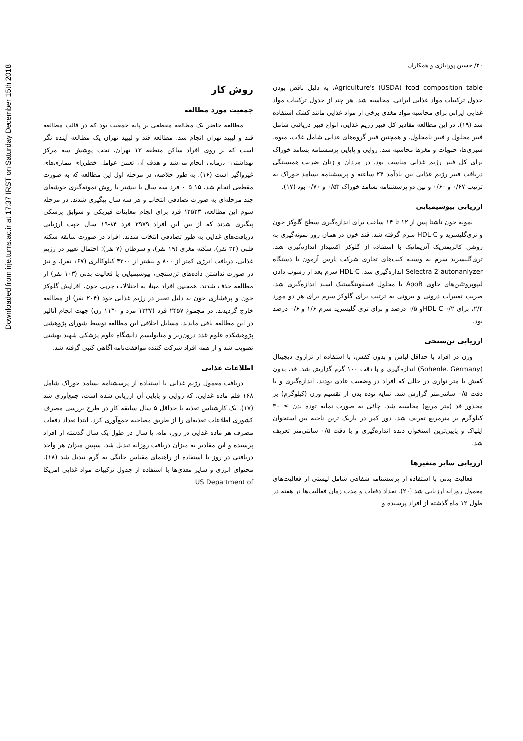Downloaded from irje.tums.ac.ir at 17:37 IRST on Saturday December 15th 2018
۲۰/ حسین پورنیازی و همکاران
روش کار
جمعیت مورد مطالعه
مطالعه حاضر یک مطالعه مقطعی بر پایه جمعیت بود که در قالب مطالعه قند و لیپید تهران انجام شد. مطالعه قند و لیپید تهران یک مطالعه آینده نگر است که بر روی افراد ساکن منطقه ۱۳ تهران، تحت پوشش سه مرکز بهداشتی- درمانی انجام می‌شد و هدف آن تعیین عوامل خطرزای بیماری‌های غیرواگیر است (۱۶). به طور خلاصه، در مرحله اول این مطالعه که به صورت مقطعی انجام شد، ۱۵ ۰۰۵ فرد سه سال یا بیشتر با روش نمونه‌گیری خوشه‌ای چند مرحله‌ای به صورت تصادفی انتخاب و هر سه سال پیگیری شدند. در مرحله سوم این مطالعه، ۱۲۵۲۳ فرد برای انجام معاینات فیزیکی و سوابق پزشکی پیگیری شدند که از بین این افراد ۲۹۷۹ فرد ۸۴-۱۹ سال جهت ارزیابی دریافت‌های غذایی به طور تصادفی انتخاب شدند. افراد در صورت سابقه سکته قلبی (۲۲ نفر)، سکته مغزی (۱۹ نفر)، و سرطان (۷ نفر)؛ احتمال تغییر در رژیم غذایی، دریافت انرژی کمتر از ۸۰۰ و بیشتر از ۴۲۰۰ کیلوکالری (۱۶۷ نفر)، و نیز در صورت نداشتن داده‌های تن‌سنجی، بیوشیمیایی یا فعالیت بدنی (۱۰۳ نفر) از مطالعه حذف شدند. همچنین افراد مبتلا به اختلالات چربی خون، افزایش گلوکز خون و پرفشاری خون به دلیل تغییر در رژیم غذایی خود (۲۰۴ نفر) از مطالعه خارج گردیدند. در مجموع ۲۴۵۷ فرد (۱۳۲۷ مرد و ۱۱۳۰ زن) جهت انجام آنالیز در این مطالعه باقی ماندند. مسایل اخلاقی این مطالعه توسط شورای پژوهشی پژوهشکده علوم غدد درون‌ریز و متابولیسم دانشگاه علوم پزشکی شهید بهشتی تصویب شد و از همه افراد شرکت کننده موافقت‌نامه آگاهی کتبی گرفته شد.
اطلاعات غذایی
دریافت معمول رژیم غذایی با استفاده از پرسشنامه بسامد خوراک شامل ۱۶۸ قلم ماده غذایی، که روایی و پایایی آن ارزیابی شده است، جمع‌آوری شد (۱۷). یک کارشناس تغذیه با حداقل ۵ سال سابقه کار در طرح بررسی مصرف کشوری اطلاعات تغذیه‌ای را از طریق مصاحبه جمع‌آوری کرد. ابتدا تعداد دفعات مصرف هر ماده غذایی در روز، ماه، یا سال در طول یک سال گذشته از افراد پرسیده و این مقادیر به میزان دریافت روزانه تبدیل شد. سپس میزان هر واحد دریافتی در روز با استفاده از راهنمای مقیاس خانگی به گرم تبدیل شد (۱۸). محتوای انرژی و سایر مغذی‌ها با استفاده از جدول ترکیبات مواد غذایی امریکا US Department of
Agriculture's (USDA) food composition table، به دلیل ناقص بودن جدول ترکیبات مواد غذایی ایرانی، محاسبه شد. هر چند از جدول ترکیبات مواد غذایی ایرانی برای محاسبه مواد مغذی برخی از مواد غذایی مانند کشک استفاده شد (۱۹). در این مطالعه مقادیر کل فیبر رژیم غذایی، انواع فیبر دریافتی شامل فیبر محلول و فیبر نامحلول، و همچنین فیبر گروه‌های غذایی شامل غلات، میوه، سبزی‌ها، حبوبات و مغزها محاسبه شد. روایی و پایایی پرسشنامه بسامد خوراک برای کل فیبر رژیم غذایی مناسب بود. در مردان و زنان ضریب همبستگی دریافت فیبر رژیم غذایی بین یادآمد ۲۴ ساعته و پرسشنامه بسامد خوراک به ترتیب ۰/۶۷ و ۰/۶۰ و بین دو پرسشنامه بسامد خوراک ۰/۵۳ و ۰/۷۰ بود (۱۷).
ارزیابی بیوشیمیایی
نمونه خون ناشتا پس از ۱۲ تا ۱۴ ساعت برای اندازه‌گیری سطح گلوکز خون و تری‌گلیسرید و HDL-C سرم گرفته شد. قند خون در همان روز نمونه‌گیری به روشن کالریمتریک آنزیماتیک با استفاده از گلوکز اکسیداز اندازه‌گیری شد. تری‌گلیسرید سرم به وسیله کیت‌های تجاری شرکت پارس آزمون با دستگاه Selectra 2-autonanlyzer اندازه‌گیری شد. HDL-C سرم بعد از رسوب دادن لیپوپروتئین‌های حاوی ApoB با محلول فسفوتنگستیک اسید اندازه‌گیری شد. ضریب تغییرات درونی و بیرونی به ترتیب برای گلوکز سرم برای هر دو مورد ۲/۲، برای HDL-C ۰/۲و ۰/۵ درصد و برای تری گلیسرید سرم ۱/۶ و ۰/۶ درصد بود.
ارزیابی تن‌سنجی
وزن در افراد با حداقل لباس و بدون کفش، با استفاده از ترازوی دیجیتال (Sohenle, Germany) اندازه‌گیری و با دقت ۱۰۰ گرم گزارش شد. قد، بدون کفش با متر نواری در حالی که افراد در وضعیت عادی بودند، اندازه‌گیری و با دقت ۰/۵ سانتی‌متر گزارش شد. نمایه توده بدن از تقسیم وزن (کیلوگرم) بر مجذور قد (متر مربع) محاسبه شد. چاقی به صورت نمایه توده بدن ≥ ۳۰ کیلوگرم بر مترمربع تعریف شد. دور کمر در باریک ترین ناحیه بین استخوان ایلیاک و پایین‌ترین استخوان دنده اندازه‌گیری و با دقت ۰/۵ سانتی‌متر تعریف شد.
ارزیابی سایر متغیرها
فعالیت بدنی با استفاده از پرسشنامه شفاهی شامل لیستی از فعالیت‌های معمول روزانه ارزیابی شد (۲۰). تعداد دفعات و مدت زمان فعالیت‌ها در هفته در طول ۱۲ ماه گذشته از افراد پرسیده و